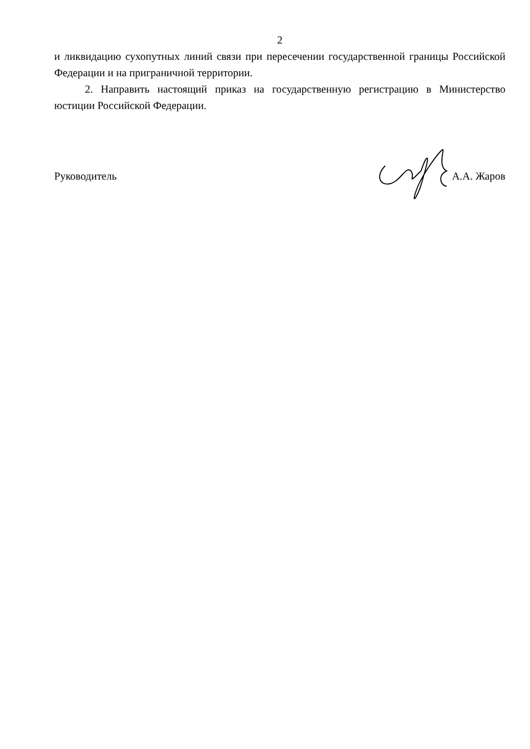2
и ликвидацию сухопутных линий связи при пересечении государственной границы Российской Федерации и на приграничной территории.
2. Направить настоящий приказ на государственную регистрацию в Министерство юстиции Российской Федерации.
Руководитель А.А. Жаров